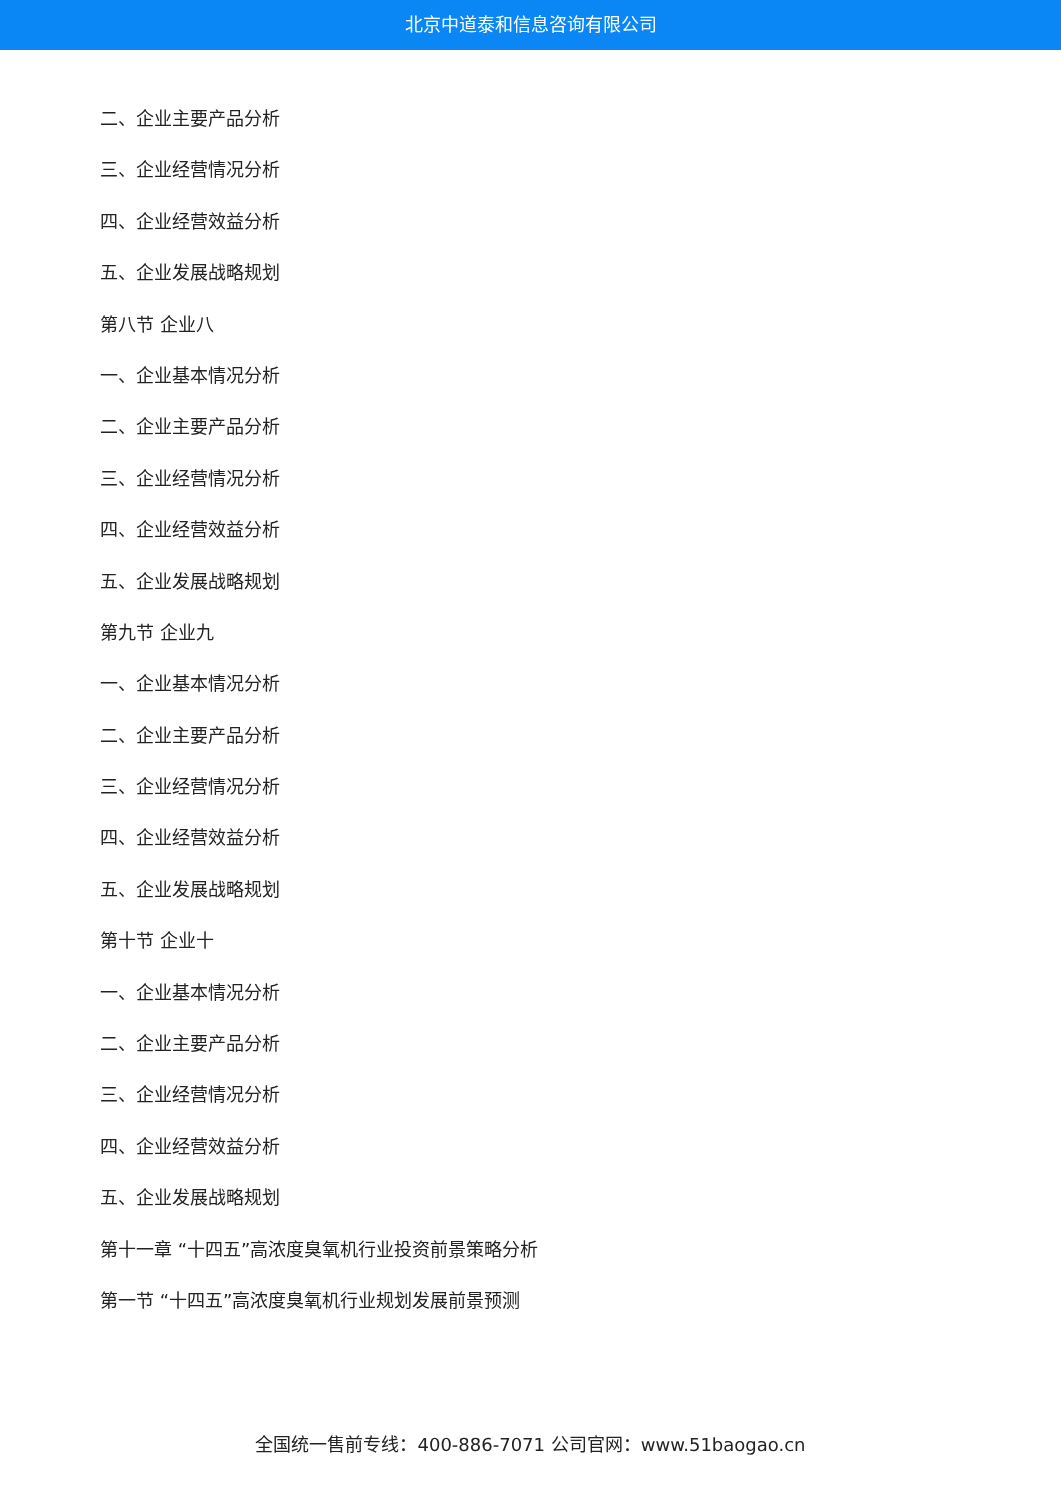北京中道泰和信息咨询有限公司
二、企业主要产品分析
三、企业经营情况分析
四、企业经营效益分析
五、企业发展战略规划
第八节 企业八
一、企业基本情况分析
二、企业主要产品分析
三、企业经营情况分析
四、企业经营效益分析
五、企业发展战略规划
第九节 企业九
一、企业基本情况分析
二、企业主要产品分析
三、企业经营情况分析
四、企业经营效益分析
五、企业发展战略规划
第十节 企业十
一、企业基本情况分析
二、企业主要产品分析
三、企业经营情况分析
四、企业经营效益分析
五、企业发展战略规划
第十一章 “十四五”高浓度臭氧机行业投资前景策略分析
第一节 “十四五”高浓度臭氧机行业规划发展前景预测
全国统一售前专线：400-886-7071 公司官网：www.51baogao.cn